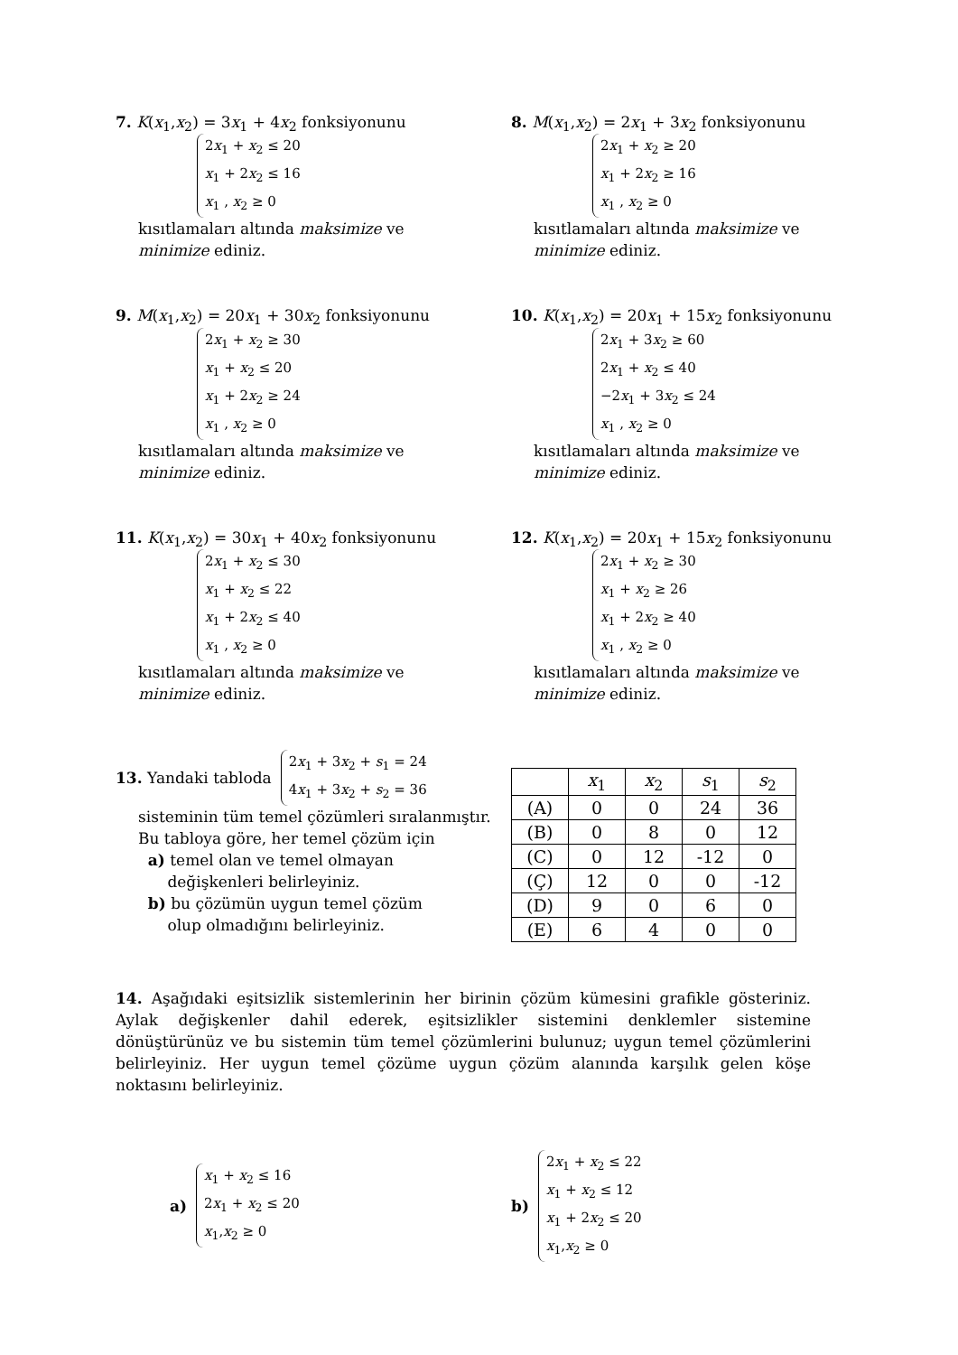7. K(x<sub>1</sub>,x<sub>2</sub>) = 3x<sub>1</sub> + 4x<sub>2</sub> fonksiyonunu
2x<sub>1</sub> + x<sub>2</sub> ≤ 20
x<sub>1</sub> + 2x<sub>2</sub> ≤ 16
x<sub>1</sub> , x<sub>2</sub> ≥ 0
kısıtlamaları altında maksimize ve
minimize ediniz.
8. M(x<sub>1</sub>,x<sub>2</sub>) = 2x<sub>1</sub> + 3x<sub>2</sub> fonksiyonunu
2x<sub>1</sub> + x<sub>2</sub> ≥ 20
x<sub>1</sub> + 2x<sub>2</sub> ≥ 16
x<sub>1</sub> , x<sub>2</sub> ≥ 0
kısıtlamaları altında maksimize ve
minimize ediniz.
9. M(x<sub>1</sub>,x<sub>2</sub>) = 20x<sub>1</sub> + 30x<sub>2</sub> fonksiyonunu
2x<sub>1</sub> + x<sub>2</sub> ≥ 30
x<sub>1</sub> + x<sub>2</sub> ≤ 20
x<sub>1</sub> + 2x<sub>2</sub> ≥ 24
x<sub>1</sub> , x<sub>2</sub> ≥ 0
kısıtlamaları altında maksimize ve
minimize ediniz.
10. K(x<sub>1</sub>,x<sub>2</sub>) = 20x<sub>1</sub> + 15x<sub>2</sub> fonksiyonunu
2x<sub>1</sub> + 3x<sub>2</sub> ≥ 60
2x<sub>1</sub> + x<sub>2</sub> ≤ 40
−2x<sub>1</sub> + 3x<sub>2</sub> ≤ 24
x<sub>1</sub> , x<sub>2</sub> ≥ 0
kısıtlamaları altında maksimize ve
minimize ediniz.
11. K(x<sub>1</sub>,x<sub>2</sub>) = 30x<sub>1</sub> + 40x<sub>2</sub> fonksiyonunu
2x<sub>1</sub> + x<sub>2</sub> ≤ 30
x<sub>1</sub> + x<sub>2</sub> ≤ 22
x<sub>1</sub> + 2x<sub>2</sub> ≤ 40
x<sub>1</sub> , x<sub>2</sub> ≥ 0
kısıtlamaları altında maksimize ve
minimize ediniz.
12. K(x<sub>1</sub>,x<sub>2</sub>) = 20x<sub>1</sub> + 15x<sub>2</sub> fonksiyonunu
2x<sub>1</sub> + x<sub>2</sub> ≥ 30
x<sub>1</sub> + x<sub>2</sub> ≥ 26
x<sub>1</sub> + 2x<sub>2</sub> ≥ 40
x<sub>1</sub> , x<sub>2</sub> ≥ 0
kısıtlamaları altında maksimize ve
minimize ediniz.
13. Yandaki tabloda
2x<sub>1</sub> + 3x<sub>2</sub> + s<sub>1</sub> = 24
4x<sub>1</sub> + 3x<sub>2</sub> + s<sub>2</sub> = 36
sisteminin tüm temel çözümleri sıralanmıştır. Bu tabloya göre, her temel çözüm için
a) temel olan ve temel olmayan
değişkenleri belirleyiniz.
b) bu çözümün uygun temel çözüm
olup olmadığını belirleyiniz.
| | x<sub>1</sub> | x<sub>2</sub> | s<sub>1</sub> | s<sub>2</sub> |
| (A) | 0 | 0 | 24 | 36 |
| (B) | 0 | 8 | 0 | 12 |
| (C) | 0 | 12 | -12 | 0 |
| (Ç) | 12 | 0 | 0 | -12 |
| (D) | 9 | 0 | 6 | 0 |
| (E) | 6 | 4 | 0 | 0 |
14. Aşağıdaki eşitsizlik sistemlerinin her birinin çözüm kümesini grafikle gösteriniz. Aylak değişkenler dahil ederek, eşitsizlikler sistemini denklemler sistemine dönüştürünüz ve bu sistemin tüm temel çözümlerini bulunuz; uygun temel çözümlerini belirleyiniz. Her uygun temel çözüme uygun çözüm alanında karşılık gelen köşe noktasını belirleyiniz.
a)
x<sub>1</sub> + x<sub>2</sub> ≤ 16
2x<sub>1</sub> + x<sub>2</sub> ≤ 20
x<sub>1</sub>,x<sub>2</sub> ≥ 0
b)
2x<sub>1</sub> + x<sub>2</sub> ≤ 22
x<sub>1</sub> + x<sub>2</sub> ≤ 12
x<sub>1</sub> + 2x<sub>2</sub> ≤ 20
x<sub>1</sub>,x<sub>2</sub> ≥ 0